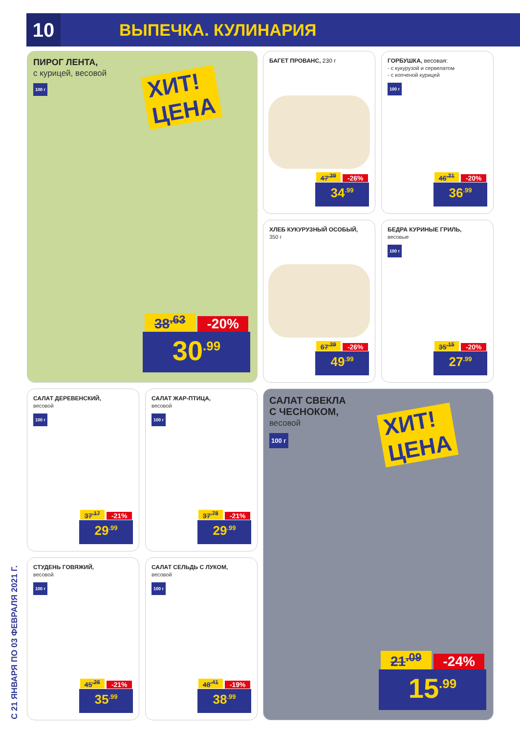10
ВЫПЕЧКА. КУЛИНАРИЯ
С 21 ЯНВАРЯ ПО 03 ФЕВРАЛЯ 2021 Г.
ПИРОГ ЛЕНТА,
с курицей, весовой
100 г
ХИТ!
ЦЕНА
38<sup>.63</sup> -20%
30<sup>.99</sup>
БАГЕТ ПРОВАНС, 230 г
47<sup>.39</sup> -26%
34<sup>.99</sup>
ГОРБУШКА, весовая:
- с кукурузой и сервелатом
- с копченой курицей
100 г
46<sup>.31</sup> -20%
36<sup>.99</sup>
ХЛЕБ КУКУРУЗНЫЙ ОСОБЫЙ,
350 г
67<sup>.39</sup> -26%
49<sup>.99</sup>
БЕДРА КУРИНЫЕ ГРИЛЬ,
весовые
100 г
35<sup>.15</sup> -20%
27<sup>.99</sup>
САЛАТ ДЕРЕВЕНСКИЙ,
весовой
100 г
37<sup>.17</sup> -21%
29<sup>.99</sup>
САЛАТ ЖАР-ПТИЦА,
весовой
100 г
37<sup>.78</sup> -21%
29<sup>.99</sup>
СТУДЕНЬ ГОВЯЖИЙ,
весовой
100 г
45<sup>.26</sup> -21%
35<sup>.99</sup>
САЛАТ СЕЛЬДЬ С ЛУКОМ,
весовой
100 г
48<sup>.41</sup> -19%
38<sup>.99</sup>
САЛАТ СВЕКЛА
С ЧЕСНОКОМ,
весовой
100 г
ХИТ!
ЦЕНА
21<sup>.09</sup> -24%
15<sup>.99</sup>